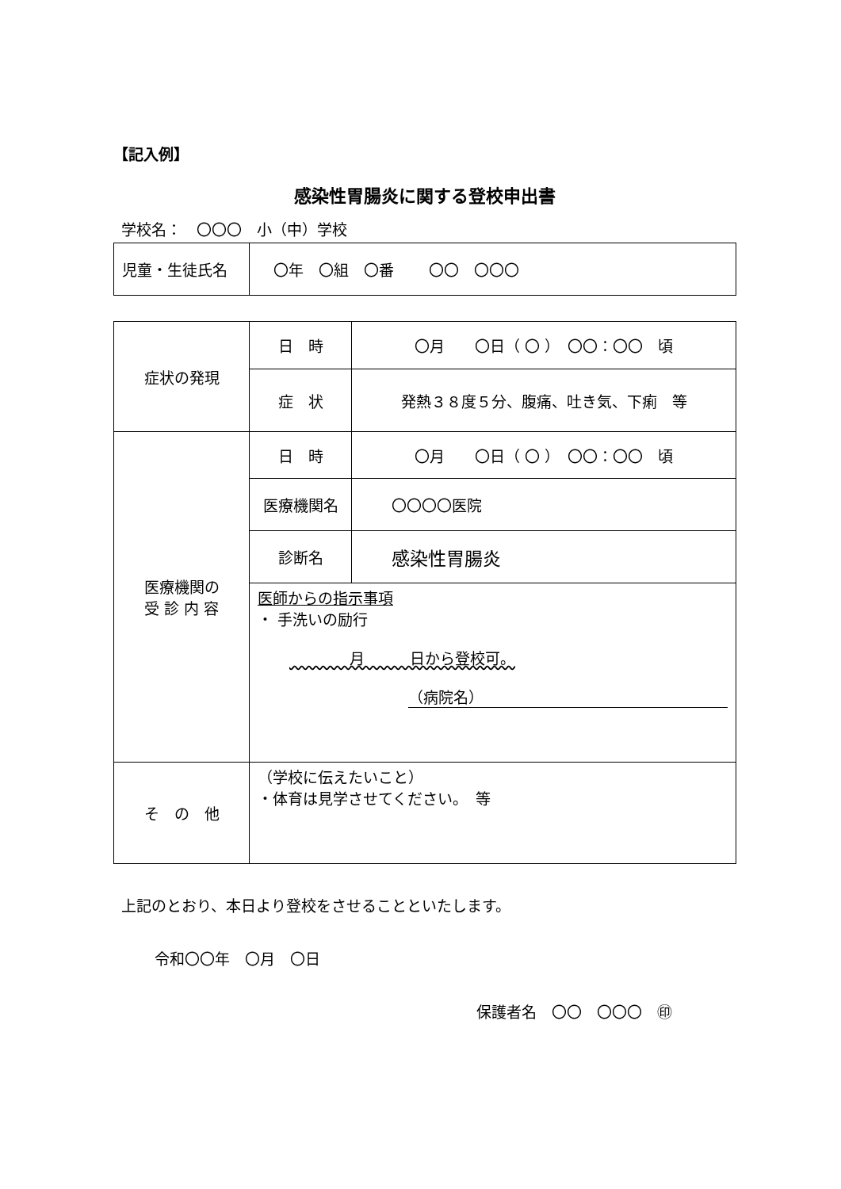【記入例】
感染性胃腸炎に関する登校申出書
学校名：　〇〇〇　小（中）学校
| 児童・生徒氏名 | 〇年 〇組 〇番 〇〇 〇〇〇 |
| 症状の発現 | 日 時 | 〇月 〇日（ 〇 ） 〇〇：〇〇 頃 |
| | 症 状 | 発熱３８度５分、腹痛、吐き気、下痢 等 |
| 医療機関の 受 診 内 容 | 日 時 | 〇月 〇日（ 〇 ） 〇〇：〇〇 頃 |
| | 医療機関名 | 〇〇〇〇医院 |
| | 診断名 | 感染性胃腸炎 |
| | 医師からの指示事項 ・ 手洗いの励行 月 日から登校可。 （病院名） | |
| そ の 他 | （学校に伝えたいこと） ・体育は見学させてください。 等 | |
上記のとおり、本日より登校をさせることといたします。
令和〇〇年　〇月　〇日
保護者名　〇〇　〇〇〇　㊞